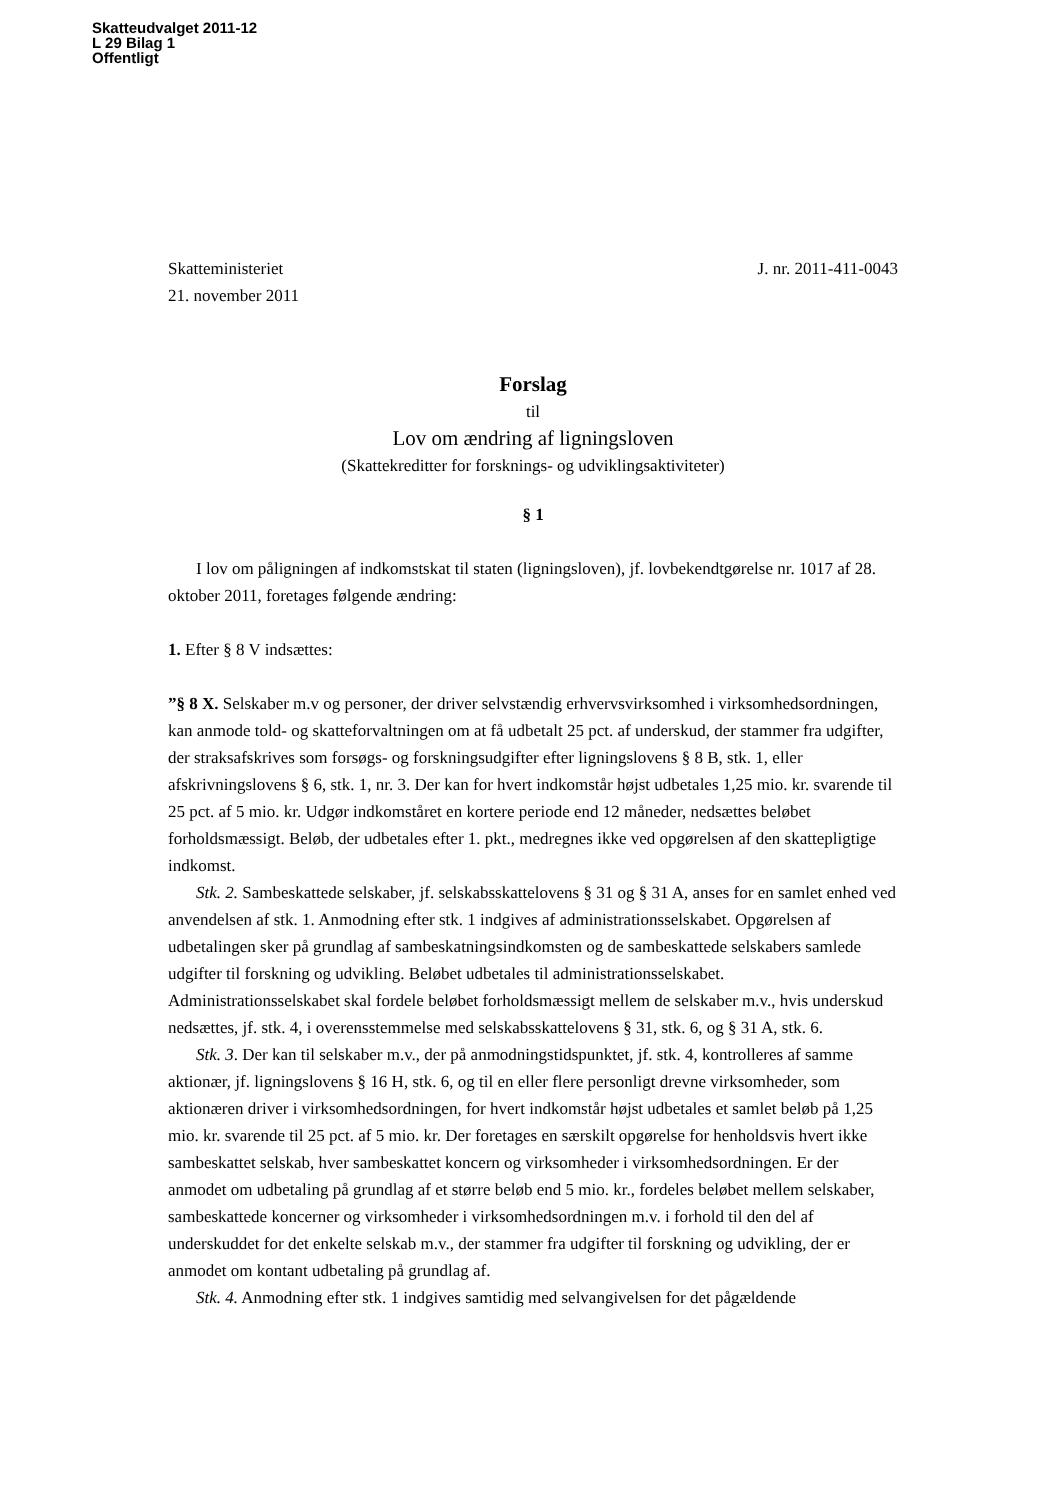Skatteudvalget 2011-12
L 29 Bilag 1
Offentligt
Skatteministeriet J. nr. 2011-411-0043
21. november 2011
Forslag
til
Lov om ændring af ligningsloven
(Skattekreditter for forsknings- og udviklingsaktiviteter)
§ 1
I lov om påligningen af indkomstskat til staten (ligningsloven), jf. lovbekendtgørelse nr. 1017 af 28. oktober 2011, foretages følgende ændring:
1. Efter § 8 V indsættes:
”§ 8 X. Selskaber m.v og personer, der driver selvstændig erhvervsvirksomhed i virksomhedsordningen, kan anmode told- og skatteforvaltningen om at få udbetalt 25 pct. af underskud, der stammer fra udgifter, der straksafskrives som forsøgs- og forskningsudgifter efter ligningslovens § 8 B, stk. 1, eller afskrivningslovens § 6, stk. 1, nr. 3. Der kan for hvert indkomstår højst udbetales 1,25 mio. kr. svarende til 25 pct. af 5 mio. kr. Udgør indkomståret en kortere periode end 12 måneder, nedsættes beløbet forholdsmæssigt. Beløb, der udbetales efter 1. pkt., medregnes ikke ved opgørelsen af den skattepligtige indkomst.
Stk. 2. Sambeskattede selskaber, jf. selskabsskattelovens § 31 og § 31 A, anses for en samlet enhed ved anvendelsen af stk. 1. Anmodning efter stk. 1 indgives af administrationsselskabet. Opgørelsen af udbetalingen sker på grundlag af sambeskatningsindkomsten og de sambeskattede selskabers samlede udgifter til forskning og udvikling. Beløbet udbetales til administrationsselskabet. Administrationsselskabet skal fordele beløbet forholdsmæssigt mellem de selskaber m.v., hvis underskud nedsættes, jf. stk. 4, i overensstemmelse med selskabsskattelovens § 31, stk. 6, og § 31 A, stk. 6.
Stk. 3. Der kan til selskaber m.v., der på anmodningstidspunktet, jf. stk. 4, kontrolleres af samme aktionær, jf. ligningslovens § 16 H, stk. 6, og til en eller flere personligt drevne virksomheder, som aktionæren driver i virksomhedsordningen, for hvert indkomstår højst udbetales et samlet beløb på 1,25 mio. kr. svarende til 25 pct. af 5 mio. kr. Der foretages en særskilt opgørelse for henholdsvis hvert ikke sambeskattet selskab, hver sambeskattet koncern og virksomheder i virksomhedsordningen. Er der anmodet om udbetaling på grundlag af et større beløb end 5 mio. kr., fordeles beløbet mellem selskaber, sambeskattede koncerner og virksomheder i virksomhedsordningen m.v. i forhold til den del af underskuddet for det enkelte selskab m.v., der stammer fra udgifter til forskning og udvikling, der er anmodet om kontant udbetaling på grundlag af.
Stk. 4. Anmodning efter stk. 1 indgives samtidig med selvangivelsen for det pågældende